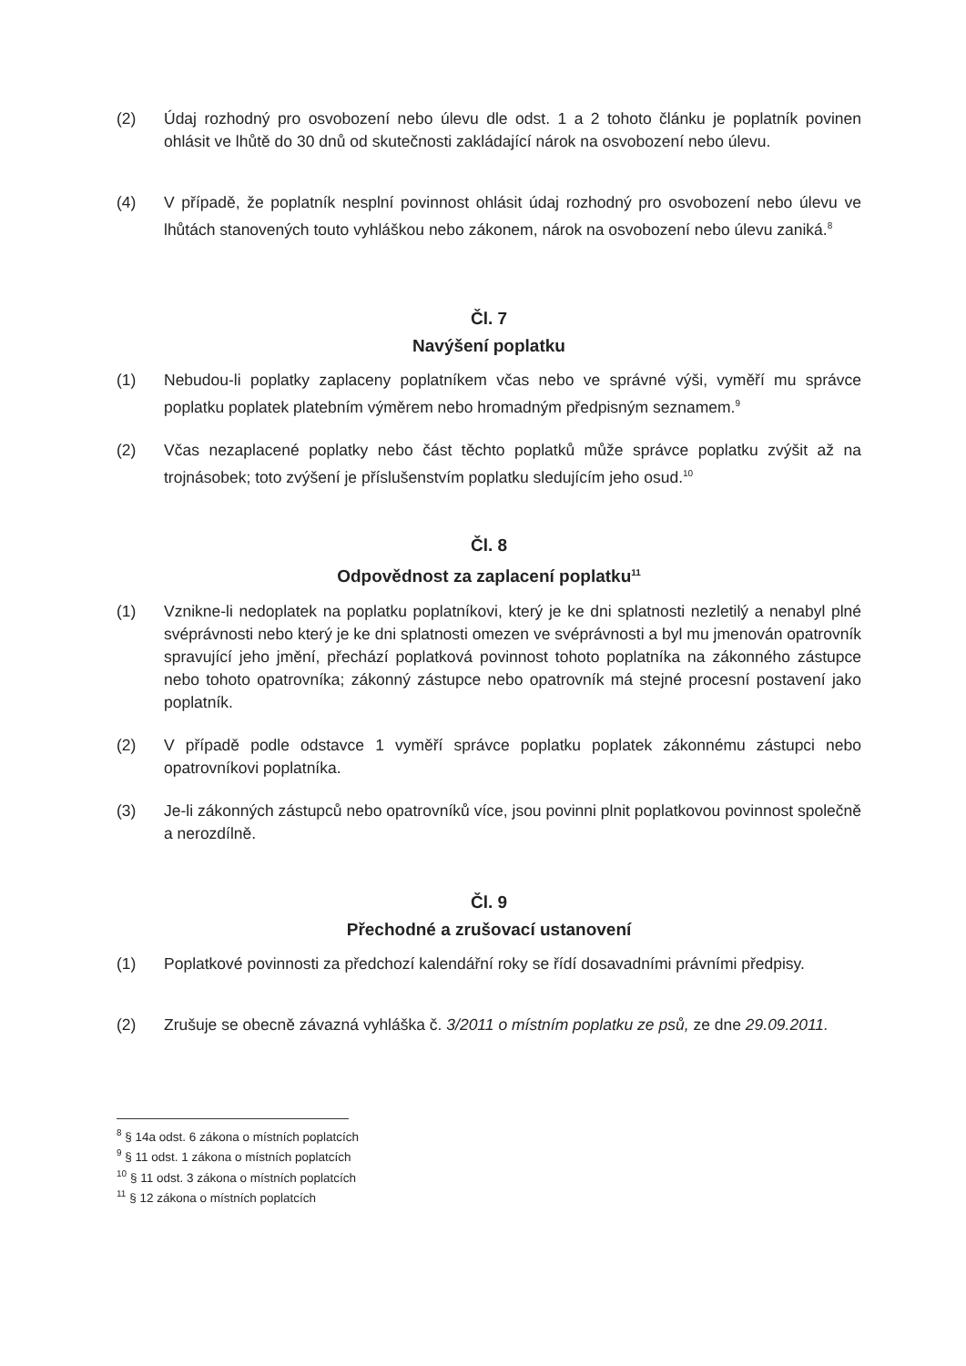(2) Údaj rozhodný pro osvobození nebo úlevu dle odst. 1 a 2 tohoto článku je poplatník povinen ohlásit ve lhůtě do 30 dnů od skutečnosti zakládající nárok na osvobození nebo úlevu.
(4) V případě, že poplatník nesplní povinnost ohlásit údaj rozhodný pro osvobození nebo úlevu ve lhůtách stanovených touto vyhláškou nebo zákonem, nárok na osvobození nebo úlevu zaniká.<sup>8</sup>
Čl. 7
Navýšení poplatku
(1) Nebudou-li poplatky zaplaceny poplatníkem včas nebo ve správné výši, vyměří mu správce poplatku poplatek platebním výměrem nebo hromadným předpisným seznamem.<sup>9</sup>
(2) Včas nezaplacené poplatky nebo část těchto poplatků může správce poplatku zvýšit až na trojnásobek; toto zvýšení je příslušenstvím poplatku sledujícím jeho osud.<sup>10</sup>
Čl. 8
Odpovědnost za zaplacení poplatku<sup>11</sup>
(1) Vznikne-li nedoplatek na poplatku poplatníkovi, který je ke dni splatnosti nezletilý a nenabyl plné svéprávnosti nebo který je ke dni splatnosti omezen ve svéprávnosti a byl mu jmenován opatrovník spravující jeho jmění, přechází poplatková povinnost tohoto poplatníka na zákonného zástupce nebo tohoto opatrovníka; zákonný zástupce nebo opatrovník má stejné procesní postavení jako poplatník.
(2) V případě podle odstavce 1 vyměří správce poplatku poplatek zákonnému zástupci nebo opatrovníkovi poplatníka.
(3) Je-li zákonných zástupců nebo opatrovníků více, jsou povinni plnit poplatkovou povinnost společně a nerozdílně.
Čl. 9
Přechodné a zrušovací ustanovení
(1) Poplatkové povinnosti za předchozí kalendářní roky se řídí dosavadními právními předpisy.
(2) Zrušuje se obecně závazná vyhláška č. 3/2011 o místním poplatku ze psů, ze dne 29.09.2011.
<sup>8</sup> § 14a odst. 6 zákona o místních poplatcích
<sup>9</sup> § 11 odst. 1 zákona o místních poplatcích
<sup>10</sup> § 11 odst. 3 zákona o místních poplatcích
<sup>11</sup> § 12 zákona o místních poplatcích